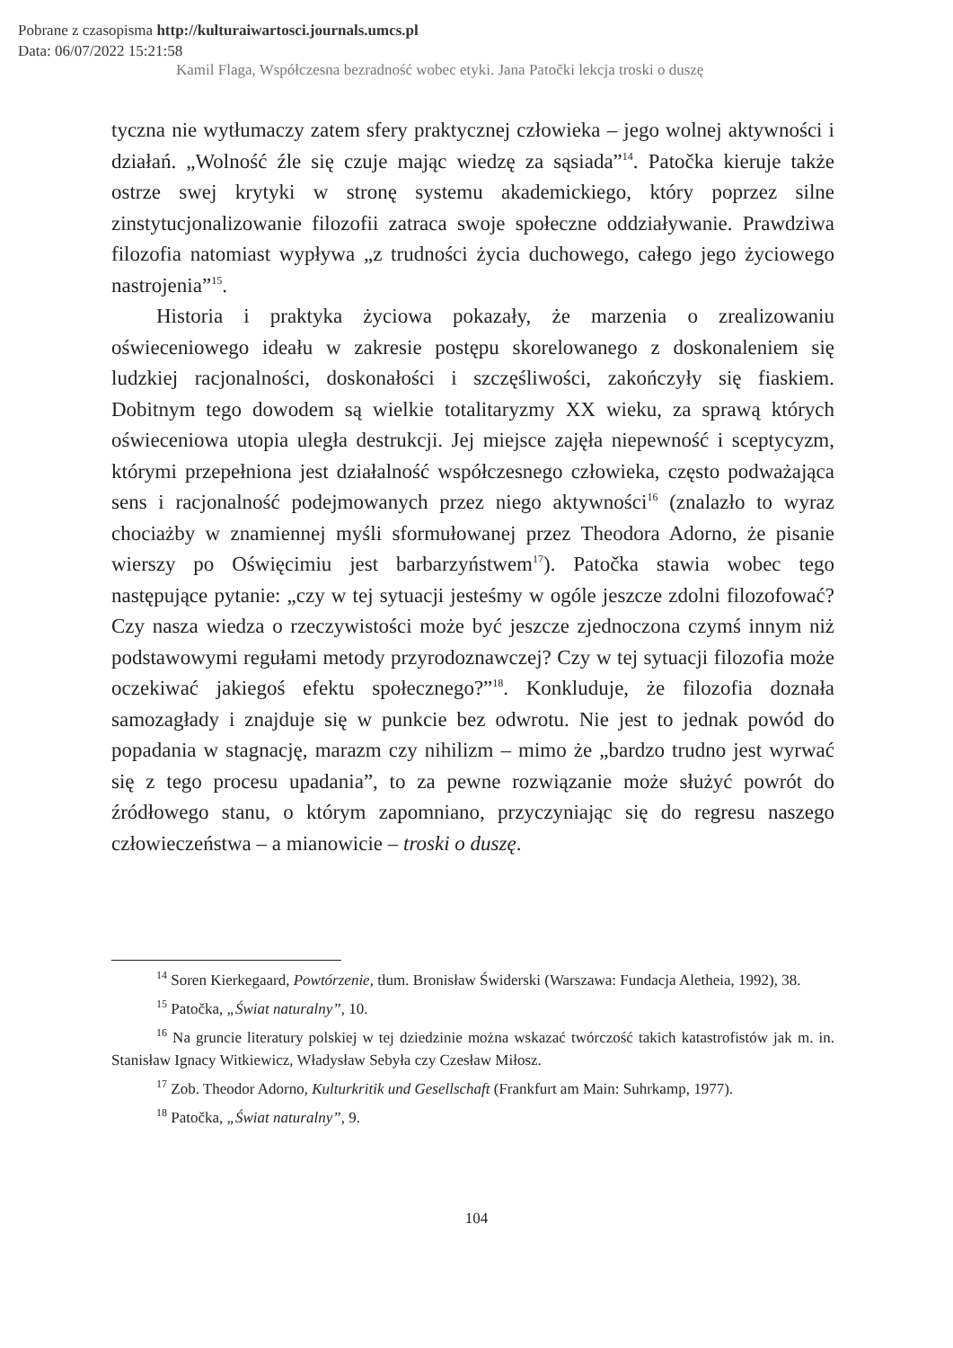Pobrane z czasopisma http://kulturaiwartosci.journals.umcs.pl
Data: 06/07/2022 15:21:58
Kamil Flaga, Współczesna bezradność wobec etyki. Jana Patočki lekcja troski o duszę
tyczna nie wytłumaczy zatem sfery praktycznej człowieka – jego wolnej aktywności i działań. „Wolność źle się czuje mając wiedzę za sąsiada”<sup>14</sup>. Patočka kieruje także ostrze swej krytyki w stronę systemu akademickiego, który poprzez silne zinstytucjonalizowanie filozofii zatraca swoje społeczne oddziaływanie. Prawdziwa filozofia natomiast wypływa „z trudności życia duchowego, całego jego życiowego nastrojenia”<sup>15</sup>.
Historia i praktyka życiowa pokazały, że marzenia o zrealizowaniu oświeceniowego ideału w zakresie postępu skorelowanego z doskonaleniem się ludzkiej racjonalności, doskonałości i szczęśliwości, zakończyły się fiaskiem. Dobitnym tego dowodem są wielkie totalitaryzmy XX wieku, za sprawą których oświeceniowa utopia uległa destrukcji. Jej miejsce zajęła niepewność i sceptycyzm, którymi przepełniona jest działalność współczesnego człowieka, często podważająca sens i racjonalność podejmowanych przez niego aktywności<sup>16</sup> (znalazło to wyraz chociażby w znamiennej myśli sformułowanej przez Theodora Adorno, że pisanie wierszy po Oświęcimiu jest barbarzyństwem<sup>17</sup>). Patočka stawia wobec tego następujące pytanie: „czy w tej sytuacji jesteśmy w ogóle jeszcze zdolni filozofować? Czy nasza wiedza o rzeczywistości może być jeszcze zjednoczona czymś innym niż podstawowymi regułami metody przyrodoznawczej? Czy w tej sytuacji filozofia może oczekiwać jakiegoś efektu społecznego?”<sup>18</sup>. Konkluduje, że filozofia doznała samozagłady i znajduje się w punkcie bez odwrotu. Nie jest to jednak powód do popadania w stagnację, marazm czy nihilizm – mimo że „bardzo trudno jest wyrwać się z tego procesu upadania”, to za pewne rozwiązanie może służyć powrót do źródłowego stanu, o którym zapomniano, przyczyniając się do regresu naszego człowieczeństwa – a mianowicie – troski o duszę.
<sup>14</sup> Soren Kierkegaard, Powtórzenie, tłum. Bronisław Świderski (Warszawa: Fundacja Aletheia, 1992), 38.
<sup>15</sup> Patočka, „Świat naturalny”, 10.
<sup>16</sup> Na gruncie literatury polskiej w tej dziedzinie można wskazać twórczość takich katastrofistów jak m. in. Stanisław Ignacy Witkiewicz, Władysław Sebyła czy Czesław Miłosz.
<sup>17</sup> Zob. Theodor Adorno, Kulturkritik und Gesellschaft (Frankfurt am Main: Suhrkamp, 1977).
<sup>18</sup> Patočka, „Świat naturalny”, 9.
104